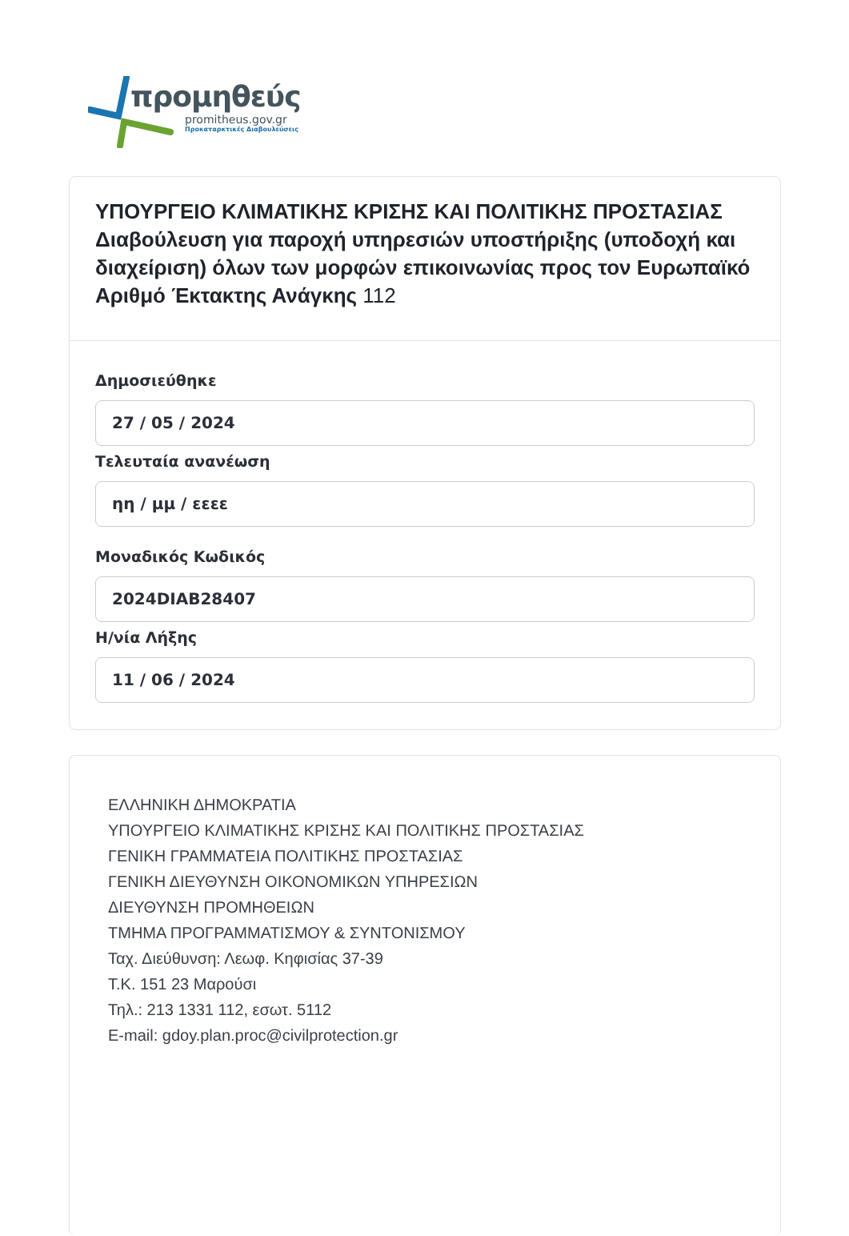προμηθεύς
promitheus.gov.gr
Προκαταρκτικές Διαβουλεύσεις
ΥΠΟΥΡΓΕΙΟ ΚΛΙΜΑΤΙΚΗΣ ΚΡΙΣΗΣ ΚΑΙ ΠΟΛΙΤΙΚΗΣ ΠΡΟΣΤΑΣΙΑΣ Διαβούλευση για παροχή υπηρεσιών υποστήριξης (υποδοχή και διαχείριση) όλων των μορφών επικοινωνίας προς τον Ευρωπαϊκό Αριθμό Έκτακτης Ανάγκης 112
Δημοσιεύθηκε
27 / 05 / 2024
Τελευταία ανανέωση
ηη / μμ / εεεε
Μοναδικός Κωδικός
2024DIAB28407
Η/νία Λήξης
11 / 06 / 2024
ΕΛΛΗΝΙΚΗ ΔΗΜΟΚΡΑΤΙΑ
ΥΠΟΥΡΓΕΙΟ ΚΛΙΜΑΤΙΚΗΣ ΚΡΙΣΗΣ ΚΑΙ ΠΟΛΙΤΙΚΗΣ ΠΡΟΣΤΑΣΙΑΣ
ΓΕΝΙΚΗ ΓΡΑΜΜΑΤΕΙΑ ΠΟΛΙΤΙΚΗΣ ΠΡΟΣΤΑΣΙΑΣ
ΓΕΝΙΚΗ ΔΙΕΥΘΥΝΣΗ ΟΙΚΟΝΟΜΙΚΩΝ ΥΠΗΡΕΣΙΩΝ
ΔΙΕΥΘΥΝΣΗ ΠΡΟΜΗΘΕΙΩΝ
ΤΜΗΜΑ ΠΡΟΓΡΑΜΜΑΤΙΣΜΟΥ & ΣΥΝΤΟΝΙΣΜΟΥ
Ταχ. Διεύθυνση: Λεωφ. Κηφισίας 37-39
Τ.Κ. 151 23 Μαρούσι
Τηλ.: 213 1331 112, εσωτ. 5112
E-mail: gdoy.plan.proc@civilprotection.gr